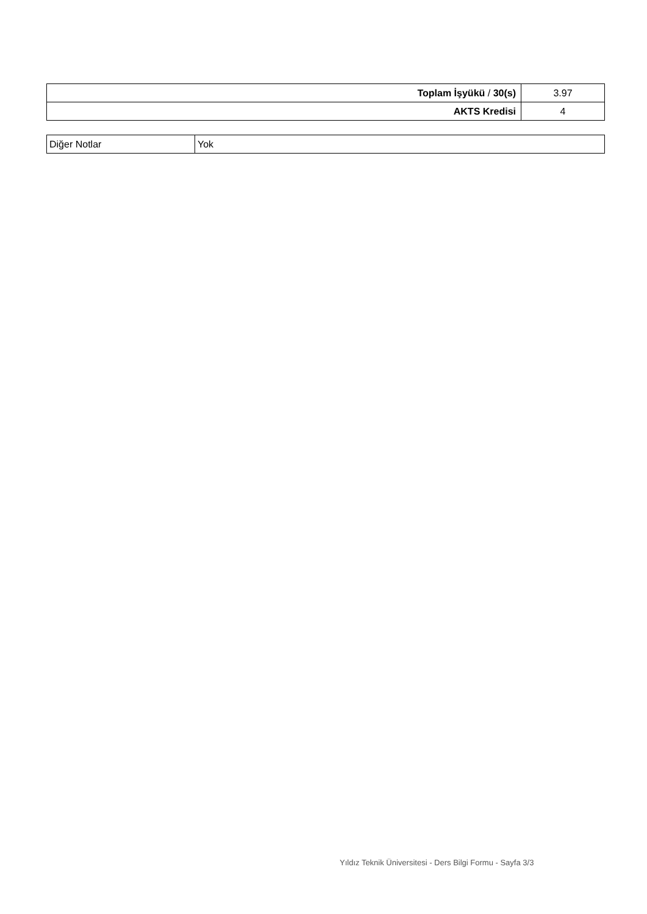| Toplam İşyükü / 30(s) | 3.97 |
| AKTS Kredisi | 4 |
| Diğer Notlar | Yok |
Yıldız Teknik Üniversitesi - Ders Bilgi Formu - Sayfa 3/3